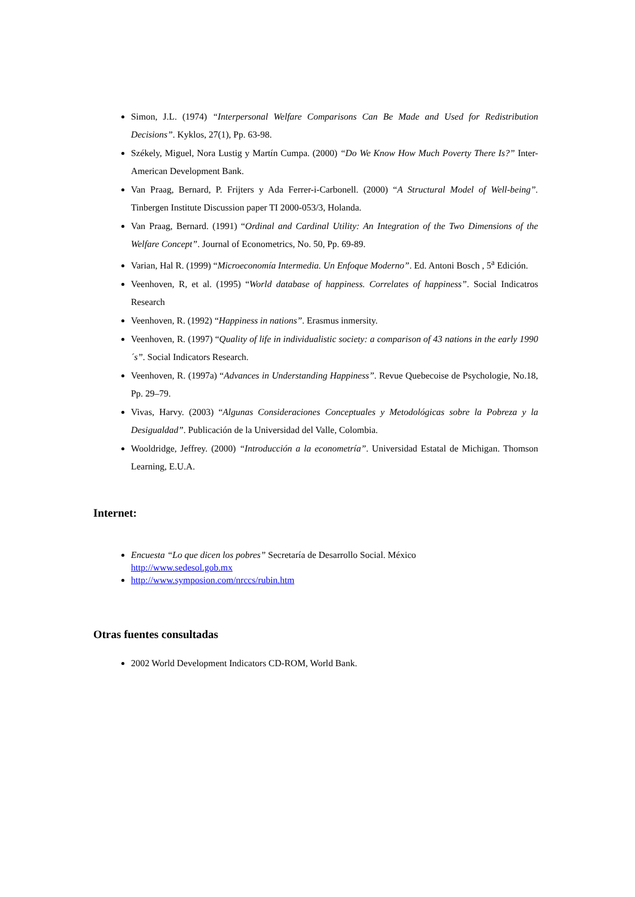Simon, J.L. (1974) “Interpersonal Welfare Comparisons Can Be Made and Used for Redistribution Decisions”. Kyklos, 27(1), Pp. 63-98.
Székely, Miguel, Nora Lustig y Martín Cumpa. (2000) “Do We Know How Much Poverty There Is?” Inter-American Development Bank.
Van Praag, Bernard, P. Frijters y Ada Ferrer-i-Carbonell. (2000) “A Structural Model of Well-being”. Tinbergen Institute Discussion paper TI 2000-053/3, Holanda.
Van Praag, Bernard. (1991) “Ordinal and Cardinal Utility: An Integration of the Two Dimensions of the Welfare Concept”. Journal of Econometrics, No. 50, Pp. 69-89.
Varian, Hal R. (1999) “Microeconomía Intermedia. Un Enfoque Moderno”. Ed. Antoni Bosch , 5<sup>a</sup> Edición.
Veenhoven, R, et al. (1995) “World database of happiness. Correlates of happiness”. Social Indicatros Research
Veenhoven, R. (1992) “Happiness in nations”. Erasmus inmersity.
Veenhoven, R. (1997) “Quality of life in individualistic society: a comparison of 43 nations in the early 1990´s”. Social Indicators Research.
Veenhoven, R. (1997a) “Advances in Understanding Happiness”. Revue Quebecoise de Psychologie, No.18, Pp. 29–79.
Vivas, Harvy. (2003) “Algunas Consideraciones Conceptuales y Metodológicas sobre la Pobreza y la Desigualdad”. Publicación de la Universidad del Valle, Colombia.
Wooldridge, Jeffrey. (2000) “Introducción a la econometría”. Universidad Estatal de Michigan. Thomson Learning, E.U.A.
Internet:
Encuesta “Lo que dicen los pobres” Secretaría de Desarrollo Social. México
http://www.sedesol.gob.mx
http://www.symposion.com/nrccs/rubin.htm
Otras fuentes consultadas
2002 World Development Indicators CD-ROM, World Bank.